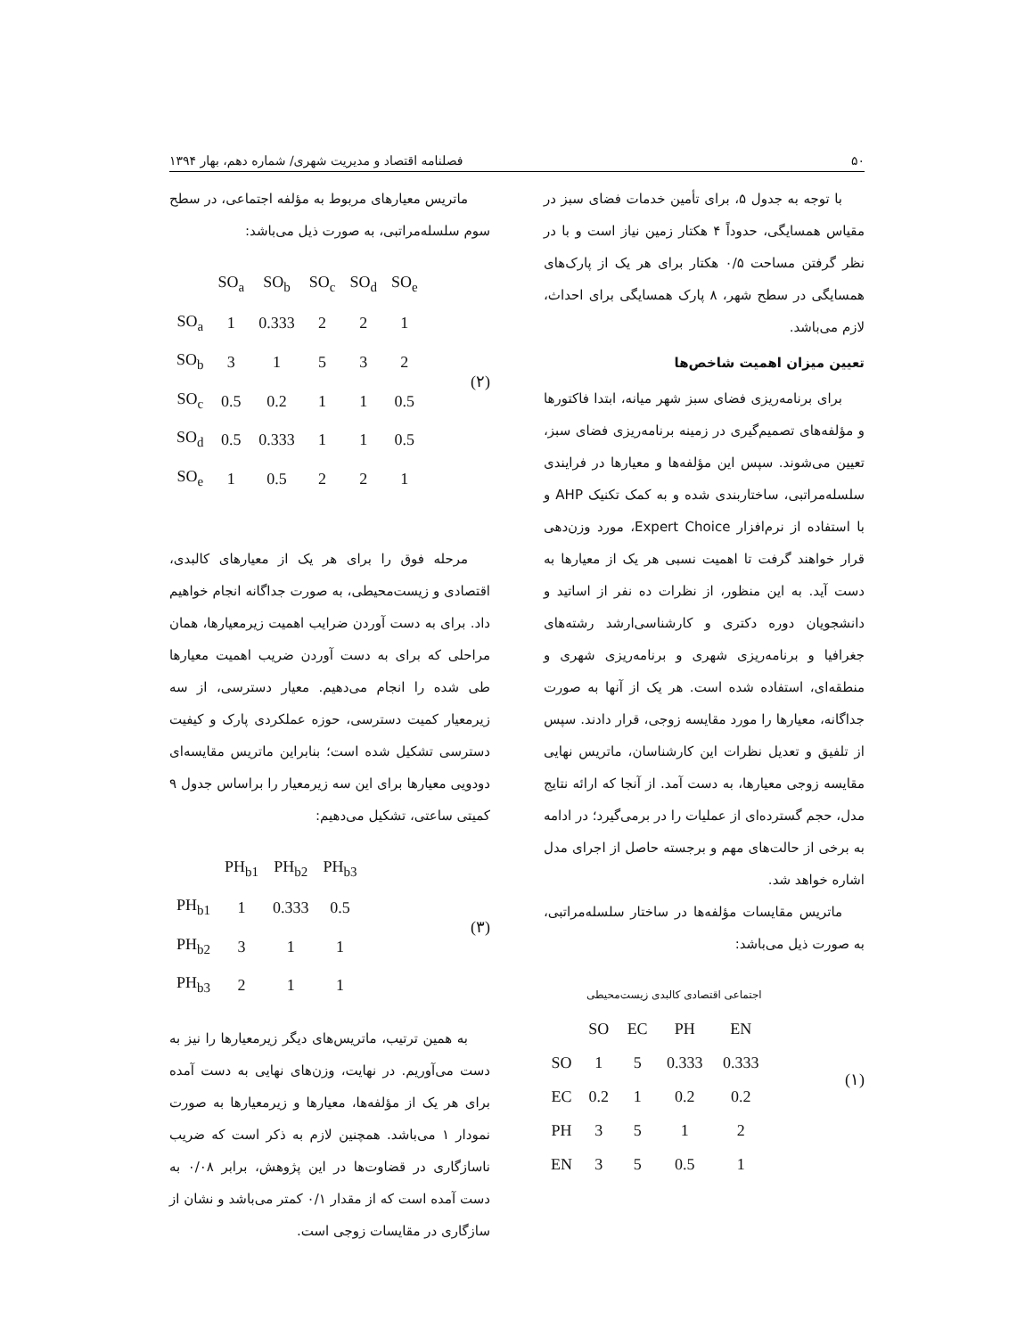۵۰ فصلنامه اقتصاد و مدیریت شهری/ شماره دهم، بهار ۱۳۹۴
با توجه به جدول ۵، برای تأمین خدمات فضای سبز در مقیاس همسایگی، حدوداً ۴ هکتار زمین نیاز است و با در نظر گرفتن مساحت ۰/۵ هکتار برای هر یک از پارک‌های همسایگی در سطح شهر، ۸ پارک همسایگی برای احداث، لازم می‌باشد.
تعیین میزان اهمیت شاخص‌ها
برای برنامه‌ریزی فضای سبز شهر میانه، ابتدا فاکتورها و مؤلفه‌های تصمیم‌گیری در زمینه برنامه‌ریزی فضای سبز، تعیین می‌شوند. سپس این مؤلفه‌ها و معیارها در فرایندی سلسله‌مراتبی، ساختاربندی شده و به کمک تکنیک AHP و با استفاده از نرم‌افزار Expert Choice، مورد وزن‌دهی قرار خواهند گرفت تا اهمیت نسبی هر یک از معیارها به دست آید. به این منظور، از نظرات ده نفر از اساتید و دانشجویان دوره دکتری و کارشناسی‌ارشد رشته‌های جغرافیا و برنامه‌ریزی شهری و برنامه‌ریزی شهری و منطقه‌ای، استفاده شده است. هر یک از آنها به صورت جداگانه، معیارها را مورد مقایسه زوجی، قرار دادند. سپس از تلفیق و تعدیل نظرات این کارشناسان، ماتریس نهایی مقایسه زوجی معیارها، به دست آمد. از آنجا که ارائه نتایج مدل، حجم گسترده‌ای از عملیات را در برمی‌گیرد؛ در ادامه به برخی از حالت‌های مهم و برجسته حاصل از اجرای مدل اشاره خواهد شد.
ماتریس مقایسات مؤلفه‌ها در ساختار سلسله‌مراتبی، به صورت ذیل می‌باشد:
| | اجتماعی اقتصادی کالبدی زیست‌محیطی | | | |
| | SO | EC | PH | EN |
| SO | 1 | 5 | 0.333 | 0.333 |
| EC | 0.2 | 1 | 0.2 | 0.2 |
| PH | 3 | 5 | 1 | 2 |
| EN | 3 | 5 | 0.5 | 1 |
(۱)
ماتریس معیارهای مربوط به مؤلفه اجتماعی، در سطح سوم سلسله‌مراتبی، به صورت ذیل می‌باشد:
| | SO<sub>a</sub> | SO<sub>b</sub> | SO<sub>c</sub> | SO<sub>d</sub> | SO<sub>e</sub> |
| SO<sub>a</sub> | 1 | 0.333 | 2 | 2 | 1 |
| SO<sub>b</sub> | 3 | 1 | 5 | 3 | 2 |
| SO<sub>c</sub> | 0.5 | 0.2 | 1 | 1 | 0.5 |
| SO<sub>d</sub> | 0.5 | 0.333 | 1 | 1 | 0.5 |
| SO<sub>e</sub> | 1 | 0.5 | 2 | 2 | 1 |
(۲)
مرحله فوق را برای هر یک از معیارهای کالبدی، اقتصادی و زیست‌محیطی، به صورت جداگانه انجام خواهیم داد. برای به دست آوردن ضرایب اهمیت زیرمعیارها، همان مراحلی که برای به دست آوردن ضریب اهمیت معیارها طی شده را انجام می‌دهیم. معیار دسترسی، از سه زیرمعیار کمیت دسترسی، حوزه عملکردی پارک و کیفیت دسترسی تشکیل شده است؛ بنابراین ماتریس مقایسه‌ای دودویی معیارها برای این سه زیرمعیار را براساس جدول ۹ کمیتی ساعتی، تشکیل می‌دهیم:
| | PH<sub>b1</sub> | PH<sub>b2</sub> | PH<sub>b3</sub> |
| PH<sub>b1</sub> | 1 | 0.333 | 0.5 |
| PH<sub>b2</sub> | 3 | 1 | 1 |
| PH<sub>b3</sub> | 2 | 1 | 1 |
(۳)
به همین ترتیب، ماتریس‌های دیگر زیرمعیارها را نیز به دست می‌آوریم. در نهایت، وزن‌های نهایی به دست آمده برای هر یک از مؤلفه‌ها، معیارها و زیرمعیارها به صورت نمودار ۱ می‌باشد. همچنین لازم به ذکر است که ضریب ناسازگاری در قضاوت‌ها در این پژوهش، برابر ۰/۰۸ به دست آمده است که از مقدار ۰/۱ کمتر می‌باشد و نشان از سازگاری در مقایسات زوجی است.